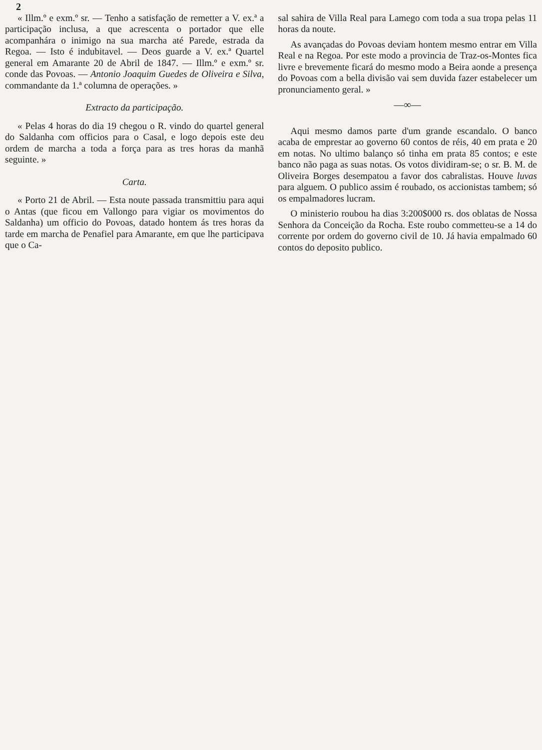2
« Illm.º e exm.º sr. — Tenho a satisfação de remetter a V. ex.ª a participação inclusa, a que acrescenta o portador que elle acompanhára o inimigo na sua marcha até Parede, estrada da Regoa. — Isto é indubitavel. — Deos guarde a V. ex.ª Quartel general em Amarante 20 de Abril de 1847. — Illm.º e exm.º sr. conde das Povoas. — Antonio Joaquim Guedes de Oliveira e Silva, commandante da 1.ª columna de operações. »
Extracto da participação.
« Pelas 4 horas do dia 19 chegou o R. vindo do quartel general do Saldanha com officios para o Casal, e logo depois este deu ordem de marcha a toda a força para as tres horas da manhã seguinte. »
Carta.
« Porto 21 de Abril. — Esta noute passada transmittiu para aqui o Antas (que ficou em Vallongo para vigiar os movimentos do Saldanha) um officio do Povoas, datado hontem ás tres horas da tarde em marcha de Penafiel para Amarante, em que lhe participava que o Ca-
sal sahira de Villa Real para Lamego com toda a sua tropa pelas 11 horas da noute.
As avançadas do Povoas deviam hontem mesmo entrar em Villa Real e na Regoa. Por este modo a provincia de Traz-os-Montes fica livre e brevemente ficará do mesmo modo a Beira aonde a presença do Povoas com a bella divisão vai sem duvida fazer estabelecer um pronunciamento geral. »
—∞—
Aqui mesmo damos parte d'um grande escandalo. O banco acaba de emprestar ao governo 60 contos de réis, 40 em prata e 20 em notas. No ultimo balanço só tinha em prata 85 contos; e este banco não paga as suas notas. Os votos dividiram-se; o sr. B. M. de Oliveira Borges desempatou a favor dos cabralistas. Houve luvas para alguem. O publico assim é roubado, os accionistas tambem; só os empalmadores lucram.
O ministerio roubou ha dias 3:200$000 rs. dos oblatas de Nossa Senhora da Conceição da Rocha. Este roubo commetteu-se a 14 do corrente por ordem do governo civil de 10. Já havia empalmado 60 contos do deposito publico.